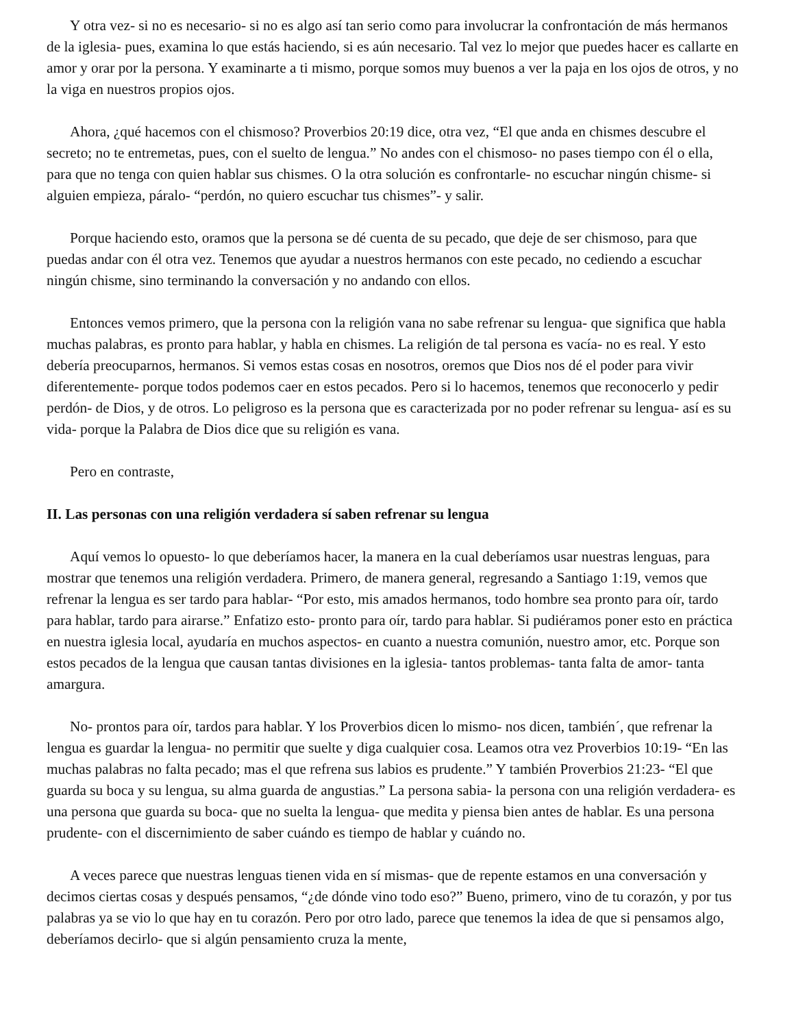Y otra vez- si no es necesario- si no es algo así tan serio como para involucrar la confrontación de más hermanos de la iglesia- pues, examina lo que estás haciendo, si es aún necesario. Tal vez lo mejor que puedes hacer es callarte en amor y orar por la persona. Y examinarte a ti mismo, porque somos muy buenos a ver la paja en los ojos de otros, y no la viga en nuestros propios ojos.
Ahora, ¿qué hacemos con el chismoso? Proverbios 20:19 dice, otra vez, “El que anda en chismes descubre el secreto; no te entremetas, pues, con el suelto de lengua.” No andes con el chismoso- no pases tiempo con él o ella, para que no tenga con quien hablar sus chismes. O la otra solución es confrontarle- no escuchar ningún chisme- si alguien empieza, páralo- “perdón, no quiero escuchar tus chismes”- y salir.
Porque haciendo esto, oramos que la persona se dé cuenta de su pecado, que deje de ser chismoso, para que puedas andar con él otra vez. Tenemos que ayudar a nuestros hermanos con este pecado, no cediendo a escuchar ningún chisme, sino terminando la conversación y no andando con ellos.
Entonces vemos primero, que la persona con la religión vana no sabe refrenar su lengua- que significa que habla muchas palabras, es pronto para hablar, y habla en chismes. La religión de tal persona es vacía- no es real. Y esto debería preocuparnos, hermanos. Si vemos estas cosas en nosotros, oremos que Dios nos dé el poder para vivir diferentemente- porque todos podemos caer en estos pecados. Pero si lo hacemos, tenemos que reconocerlo y pedir perdón- de Dios, y de otros. Lo peligroso es la persona que es caracterizada por no poder refrenar su lengua- así es su vida- porque la Palabra de Dios dice que su religión es vana.
Pero en contraste,
II. Las personas con una religión verdadera sí saben refrenar su lengua
Aquí vemos lo opuesto- lo que deberíamos hacer, la manera en la cual deberíamos usar nuestras lenguas, para mostrar que tenemos una religión verdadera. Primero, de manera general, regresando a Santiago 1:19, vemos que refrenar la lengua es ser tardo para hablar- “Por esto, mis amados hermanos, todo hombre sea pronto para oír, tardo para hablar, tardo para airarse.” Enfatizo esto- pronto para oír, tardo para hablar. Si pudiéramos poner esto en práctica en nuestra iglesia local, ayudaría en muchos aspectos- en cuanto a nuestra comunión, nuestro amor, etc. Porque son estos pecados de la lengua que causan tantas divisiones en la iglesia- tantos problemas- tanta falta de amor- tanta amargura.
No- prontos para oír, tardos para hablar. Y los Proverbios dicen lo mismo- nos dicen, también´, que refrenar la lengua es guardar la lengua- no permitir que suelte y diga cualquier cosa. Leamos otra vez Proverbios 10:19- “En las muchas palabras no falta pecado; mas el que refrena sus labios es prudente.” Y también Proverbios 21:23- “El que guarda su boca y su lengua, su alma guarda de angustias.” La persona sabia- la persona con una religión verdadera- es una persona que guarda su boca- que no suelta la lengua- que medita y piensa bien antes de hablar. Es una persona prudente- con el discernimiento de saber cuándo es tiempo de hablar y cuándo no.
A veces parece que nuestras lenguas tienen vida en sí mismas- que de repente estamos en una conversación y decimos ciertas cosas y después pensamos, “¿de dónde vino todo eso?” Bueno, primero, vino de tu corazón, y por tus palabras ya se vio lo que hay en tu corazón. Pero por otro lado, parece que tenemos la idea de que si pensamos algo, deberíamos decirlo- que si algún pensamiento cruza la mente,